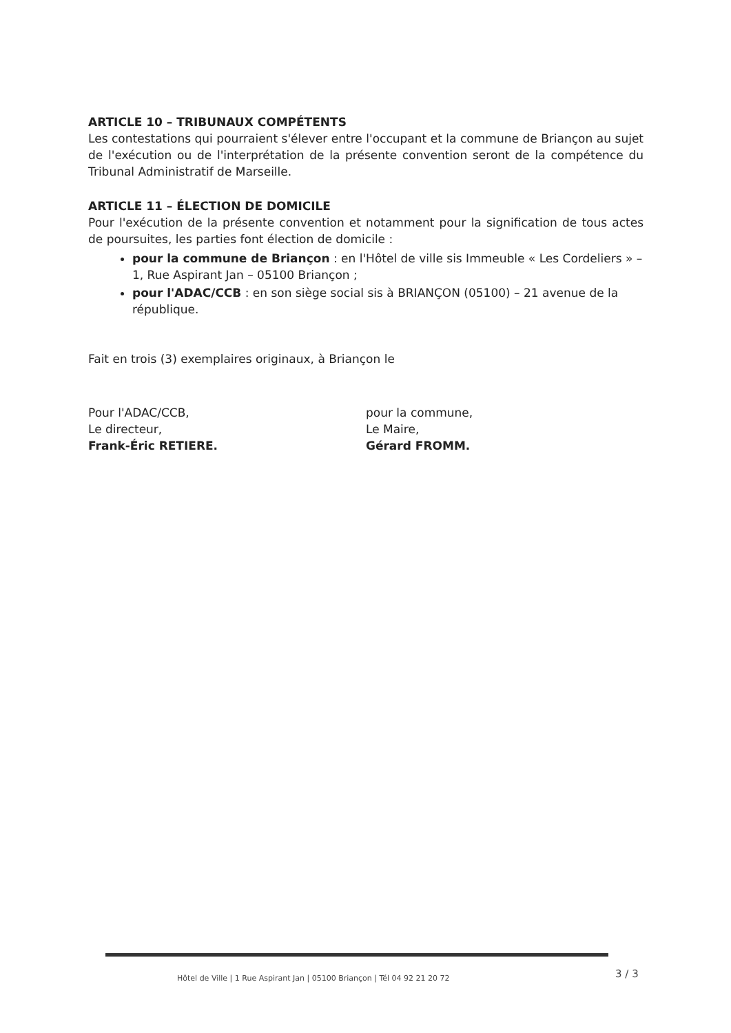ARTICLE 10 – TRIBUNAUX COMPÉTENTS
Les contestations qui pourraient s'élever entre l'occupant et la commune de Briançon au sujet de l'exécution ou de l'interprétation de la présente convention seront de la compétence du Tribunal Administratif de Marseille.
ARTICLE 11 – ÉLECTION DE DOMICILE
Pour l'exécution de la présente convention et notamment pour la signification de tous actes de poursuites, les parties font élection de domicile :
pour la commune de Briançon : en l'Hôtel de ville sis Immeuble « Les Cordeliers » – 1, Rue Aspirant Jan – 05100 Briançon ;
pour l'ADAC/CCB : en son siège social sis à BRIANÇON (05100) – 21 avenue de la république.
Fait en trois (3) exemplaires originaux, à Briançon le
Pour l'ADAC/CCB,
Le directeur,
Frank-Éric RETIERE.
pour la commune,
Le Maire,
Gérard FROMM.
Hôtel de Ville | 1 Rue Aspirant Jan | 05100 Briançon | Tél 04 92 21 20 72
3 / 3